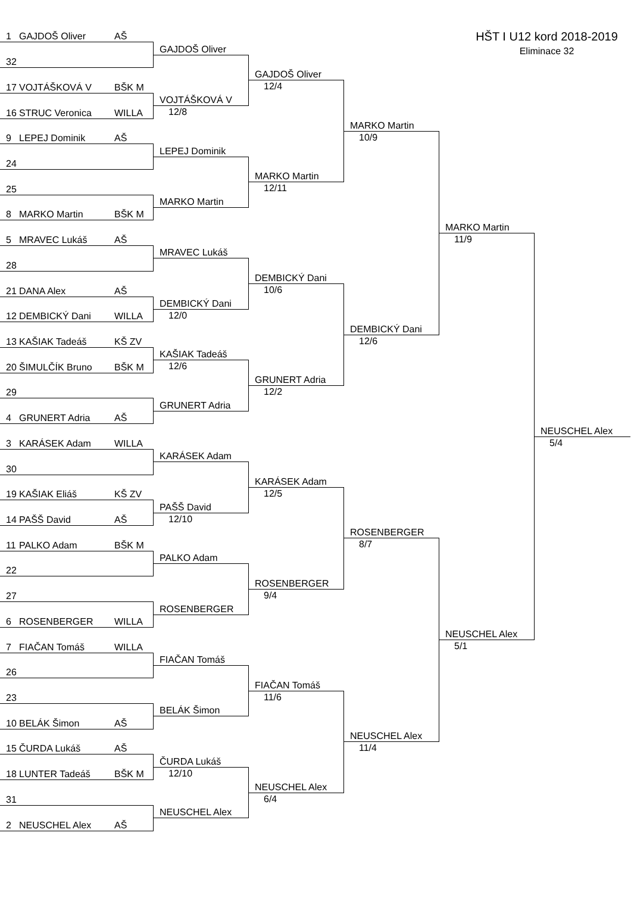HŠT I U12 kord 2018-2019
Eliminace 32
1 GAJDOŠ Oliver AŠ
32
17 VOJTÁŠKOVÁ V BŠK M
16 STRUC Veronica WILLA
9 LEPEJ Dominik AŠ
24
25
8 MARKO Martin BŠK M
5 MRAVEC Lukáš AŠ
28
21 DANA Alex AŠ
12 DEMBICKÝ Dani WILLA
13 KAŠIAK Tadeáš KŠ ZV
20 ŠIMULČÍK Bruno BŠK M
29
4 GRUNERT Adria AŠ
3 KARÁSEK Adam WILLA
30
19 KAŠIAK Eliáš KŠ ZV
14 PAŠŠ David AŠ
11 PALKO Adam BŠK M
22
27
6 ROSENBERGER WILLA
7 FIAČAN Tomáš WILLA
26
23
10 BELÁK Šimon AŠ
15 ČURDA Lukáš AŠ
18 LUNTER Tadeáš BŠK M
31
2 NEUSCHEL Alex AŠ
GAJDOŠ Oliver
VOJTÁŠKOVÁ V
12/8
LEPEJ Dominik
MARKO Martin
MRAVEC Lukáš
DEMBICKÝ Dani
12/0
KAŠIAK Tadeáš
12/6
GRUNERT Adria
KARÁSEK Adam
PAŠŠ David
12/10
PALKO Adam
ROSENBERGER
FIAČAN Tomáš
BELÁK Šimon
ČURDA Lukáš
12/10
NEUSCHEL Alex
GAJDOŠ Oliver
12/4
MARKO Martin
12/11
DEMBICKÝ Dani
10/6
GRUNERT Adria
12/2
KARÁSEK Adam
12/5
ROSENBERGER
9/4
FIAČAN Tomáš
11/6
NEUSCHEL Alex
6/4
MARKO Martin
10/9
DEMBICKÝ Dani
12/6
ROSENBERGER
8/7
NEUSCHEL Alex
11/4
MARKO Martin
11/9
NEUSCHEL Alex
5/1
NEUSCHEL Alex
5/4